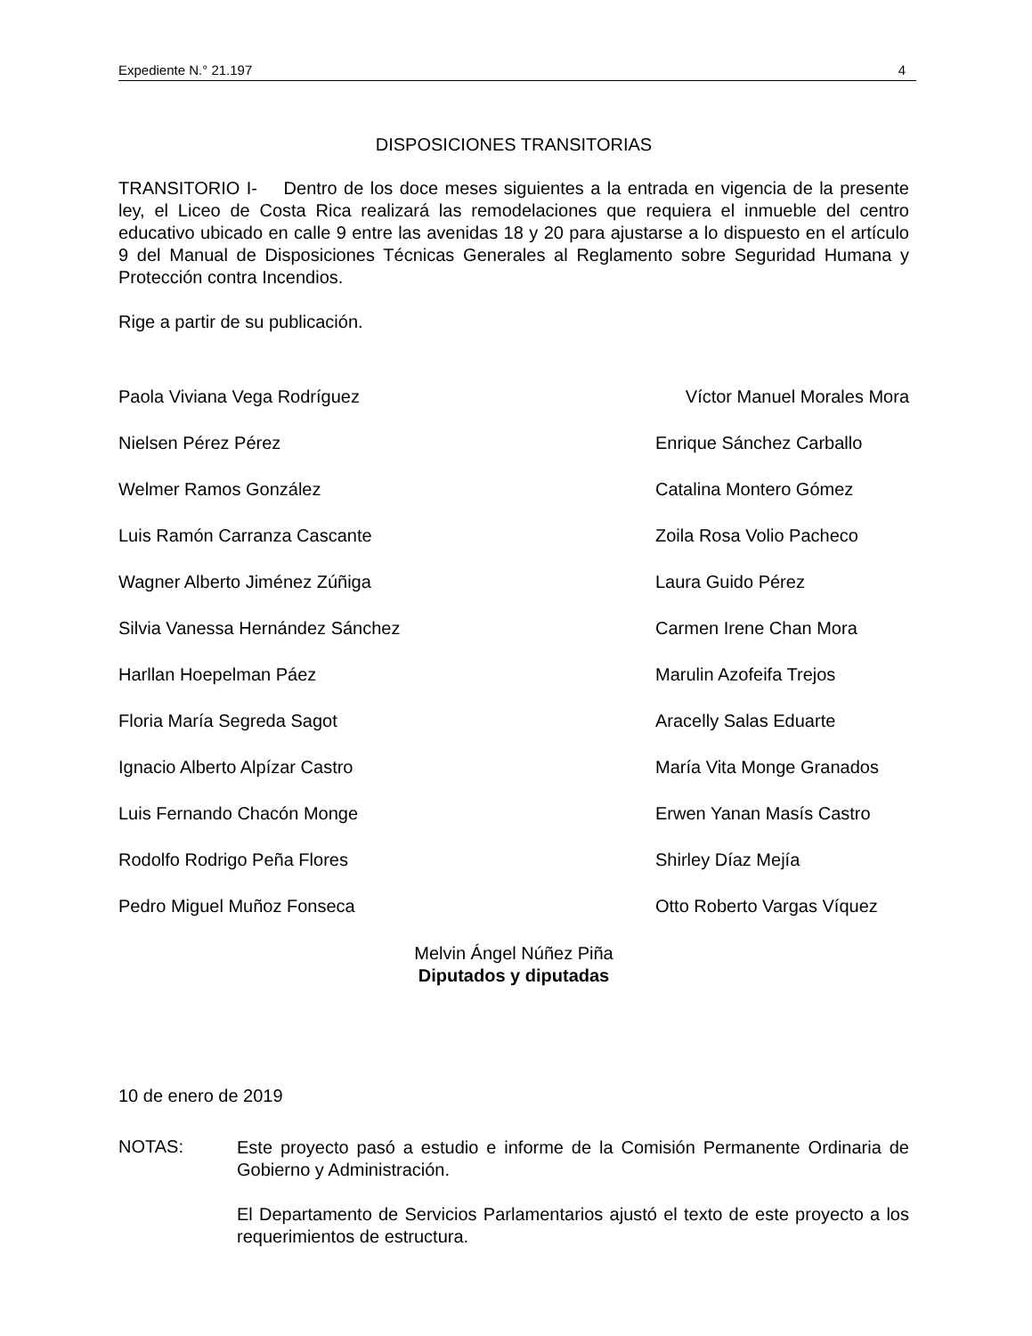Expediente N.° 21.197 4
DISPOSICIONES TRANSITORIAS
TRANSITORIO I- Dentro de los doce meses siguientes a la entrada en vigencia de la presente ley, el Liceo de Costa Rica realizará las remodelaciones que requiera el inmueble del centro educativo ubicado en calle 9 entre las avenidas 18 y 20 para ajustarse a lo dispuesto en el artículo 9 del Manual de Disposiciones Técnicas Generales al Reglamento sobre Seguridad Humana y Protección contra Incendios.
Rige a partir de su publicación.
Paola Viviana Vega Rodríguez Víctor Manuel Morales Mora
Nielsen Pérez Pérez Enrique Sánchez Carballo
Welmer Ramos González Catalina Montero Gómez
Luis Ramón Carranza Cascante Zoila Rosa Volio Pacheco
Wagner Alberto Jiménez Zúñiga Laura Guido Pérez
Silvia Vanessa Hernández Sánchez Carmen Irene Chan Mora
Harllan Hoepelman Páez Marulin Azofeifa Trejos
Floria María Segreda Sagot Aracelly Salas Eduarte
Ignacio Alberto Alpízar Castro María Vita Monge Granados
Luis Fernando Chacón Monge Erwen Yanan Masís Castro
Rodolfo Rodrigo Peña Flores Shirley Díaz Mejía
Pedro Miguel Muñoz Fonseca Otto Roberto Vargas Víquez
Melvin Ángel Núñez Piña
Diputados y diputadas
10 de enero de 2019
NOTAS:
Este proyecto pasó a estudio e informe de la Comisión Permanente Ordinaria de Gobierno y Administración.
El Departamento de Servicios Parlamentarios ajustó el texto de este proyecto a los requerimientos de estructura.